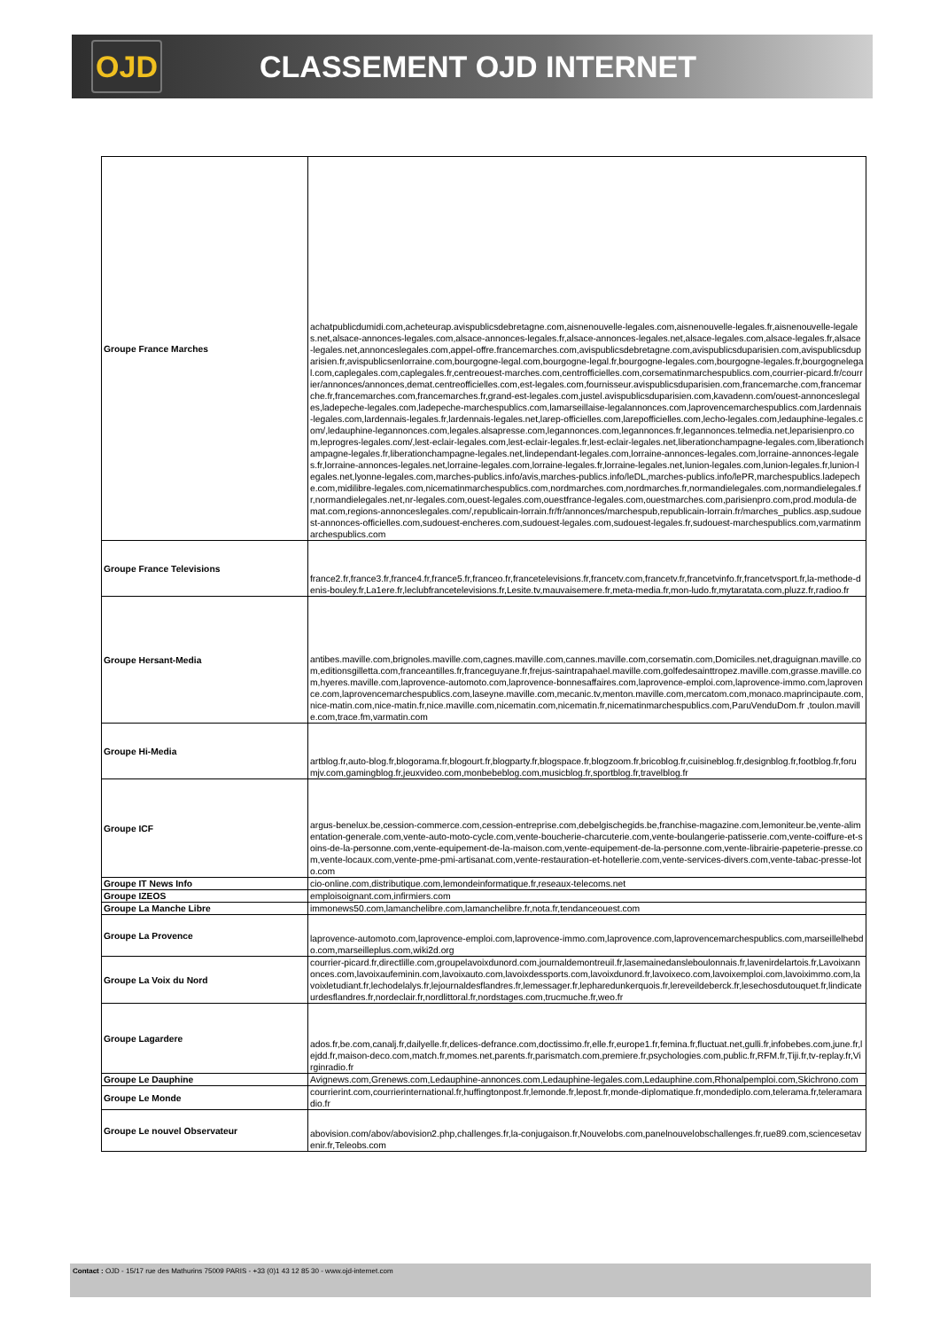OJD
CLASSEMENT OJD INTERNET
| Groupe France Marches | achatpublicdumidi.com,acheteurap.avispublicsdebretagne.com,aisnenouvelle-legales.com,aisnenouvelle-legales.fr,aisnenouvelle-legales.net,alsace-annonces-legales.com,alsace-annonces-legales.fr,alsace-annonces-legales.net,alsace-legales.com,alsace-legales.fr,alsace-legales.net,annonceslegales.com,appel-offre.francemarches.com,avispublicsdebretagne.com,avispublicsduparisien.com,avispublicsduparisien.fr,avispublicsenlorraine.com,bourgogne-legal.com,bourgogne-legal.fr,bourgogne-legales.com,bourgogne-legales.fr,bourgognelegal.com,caplegales.com,caplegales.fr,centreouest-marches.com,centrofficielles.com,corsematinmarchespublics.com,courrier-picard.fr/courrier/annonces/annonces,demat.centreofficielles.com,est-legales.com,fournisseur.avispublicsduparisien.com,francemarche.com,francemarche.fr,francemarches.com,francemarches.fr,grand-est-legales.com,justel.avispublicsduparisien.com,kavadenn.com/ouest-annonceslegales,ladepeche-legales.com,ladepeche-marchespublics.com,lamarseillaise-legalannonces.com,laprovencemarchespublics.com,lardennais-legales.com,lardennais-legales.fr,lardennais-legales.net,larep-officielles.com,larepofficielles.com,lecho-legales.com,ledauphine-legales.com/,ledauphine-legannonces.com,legales.alsapresse.com,legannonces.com,legannonces.fr,legannonces.telmedia.net,leparisienpro.com,leprogres-legales.com/,lest-eclair-legales.com,lest-eclair-legales.fr,lest-eclair-legales.net,liberationchampagne-legales.com,liberationchampagne-legales.fr,liberationchampagne-legales.net,lindependant-legales.com,lorraine-annonces-legales.com,lorraine-annonces-legales.fr,lorraine-annonces-legales.net,lorraine-legales.com,lorraine-legales.fr,lorraine-legales.net,lunion-legales.com,lunion-legales.fr,lunion-legales.net,lyonne-legales.com,marches-publics.info/avis,marches-publics.info/leDL,marches-publics.info/lePR,marchespublics.ladepeche.com,midilibre-legales.com,nicematinmarchespublics.com,nordmarches.com,nordmarches.fr,normandielegales.com,normandielegales.fr,normandielegales.net,nr-legales.com,ouest-legales.com,ouestfrance-legales.com,ouestmarches.com,parisienpro.com,prod.modula-demat.com,regions-annonceslegales.com/,republicain-lorrain.fr/fr/annonces/marchespub,republicain-lorrain.fr/marches_publics.asp,sudouest-annonces-officielles.com,sudouest-encheres.com,sudouest-legales.com,sudouest-legales.fr,sudouest-marchespublics.com,varmatinmarchespublics.com |
| Groupe France Televisions | france2.fr,france3.fr,france4.fr,france5.fr,franceo.fr,francetelevisions.fr,francetv.com,francetv.fr,francetvinfo.fr,francetvsport.fr,la-methode-denis-bouley.fr,La1ere.fr,leclubfrancetelevisions.fr,Lesite.tv,mauvaisemere.fr,meta-media.fr,mon-ludo.fr,mytaratata.com,pluzz.fr,radioo.fr |
| Groupe Hersant-Media | antibes.maville.com,brignoles.maville.com,cagnes.maville.com,cannes.maville.com,corsematin.com,Domiciles.net,draguignan.maville.com,editionsgilletta.com,franceantilles.fr,franceguyane.fr,frejus-saintrapahael.maville.com,golfedesainttropez.maville.com,grasse.maville.com,hyeres.maville.com,laprovence-automoto.com,laprovence-bonnesaffaires.com,laprovence-emploi.com,laprovence-immo.com,laprovence.com,laprovencemarchespublics.com,laseyne.maville.com,mecanic.tv,menton.maville.com,mercatom.com,monaco.maprincipaute.com,nice-matin.com,nice-matin.fr,nice.maville.com,nicematin.com,nicematin.fr,nicematinmarchespublics.com,ParuVenduDom.fr ,toulon.maville.com,trace.fm,varmatin.com |
| Groupe Hi-Media | artblog.fr,auto-blog.fr,blogorama.fr,blogourt.fr,blogparty.fr,blogspace.fr,blogzoom.fr,bricoblog.fr,cuisineblog.fr,designblog.fr,footblog.fr,forumjv.com,gamingblog.fr,jeuxvideo.com,monbebeblog.com,musicblog.fr,sportblog.fr,travelblog.fr |
| Groupe ICF | argus-benelux.be,cession-commerce.com,cession-entreprise.com,debelgischegids.be,franchise-magazine.com,lemoniteur.be,vente-alimentation-generale.com,vente-auto-moto-cycle.com,vente-boucherie-charcuterie.com,vente-boulangerie-patisserie.com,vente-coiffure-et-soins-de-la-personne.com,vente-equipement-de-la-maison.com,vente-equipement-de-la-personne.com,vente-librairie-papeterie-presse.com,vente-locaux.com,vente-pme-pmi-artisanat.com,vente-restauration-et-hotellerie.com,vente-services-divers.com,vente-tabac-presse-loto.com |
| Groupe IT News Info | cio-online.com,distributique.com,lemondeinformatique.fr,reseaux-telecoms.net |
| Groupe IZEOS | emploisoignant.com,infirmiers.com |
| Groupe La Manche Libre | immonews50.com,lamanchelibre.com,lamanchelibre.fr,nota.fr,tendanceouest.com |
| Groupe La Provence | laprovence-automoto.com,laprovence-emploi.com,laprovence-immo.com,laprovence.com,laprovencemarchespublics.com,marseillelhebdo.com,marseilleplus.com,wiki2d.org |
| Groupe La Voix du Nord | courrier-picard.fr,directlille.com,groupelavoixdunord.com,journaldemontreuil.fr,lasemainedansleboulonnais.fr,lavenirdelartois.fr,Lavoixannonces.com,lavoixaufeminin.com,lavoixauto.com,lavoixdessports.com,lavoixdunord.fr,lavoixeco.com,lavoixemploi.com,lavoiximmo.com,lavoixletudiant.fr,lechodelalys.fr,lejournaldesflandres.fr,lemessager.fr,lepharedunkerquois.fr,lereveildeberck.fr,lesechosdutouquet.fr,lindicateurdesflandres.fr,nordeclair.fr,nordlittoral.fr,nordstages.com,trucmuche.fr,weo.fr |
| Groupe Lagardere | ados.fr,be.com,canalj.fr,dailyelle.fr,delices-defrance.com,doctissimo.fr,elle.fr,europe1.fr,femina.fr,fluctuat.net,gulli.fr,infobebes.com,june.fr,lejdd.fr,maison-deco.com,match.fr,momes.net,parents.fr,parismatch.com,premiere.fr,psychologies.com,public.fr,RFM.fr,Tiji.fr,tv-replay.fr,Virginradio.fr |
| Groupe Le Dauphine | Avignews.com,Grenews.com,Ledauphine-annonces.com,Ledauphine-legales.com,Ledauphine.com,Rhonalpemploi.com,Skichrono.com |
| Groupe Le Monde | courrierint.com,courrierinternational.fr,huffingtonpost.fr,lemonde.fr,lepost.fr,monde-diplomatique.fr,mondediplo.com,telerama.fr,teleramaradio.fr |
| Groupe Le nouvel Observateur | abovision.com/abov/abovision2.php,challenges.fr,la-conjugaison.fr,Nouvelobs.com,panelnouvelobschallenges.fr,rue89.com,sciencesetavenir.fr,Teleobs.com |
Contact : OJD - 15/17 rue des Mathurins 75009 PARIS - +33 (0)1 43 12 85 30 - www.ojd-internet.com